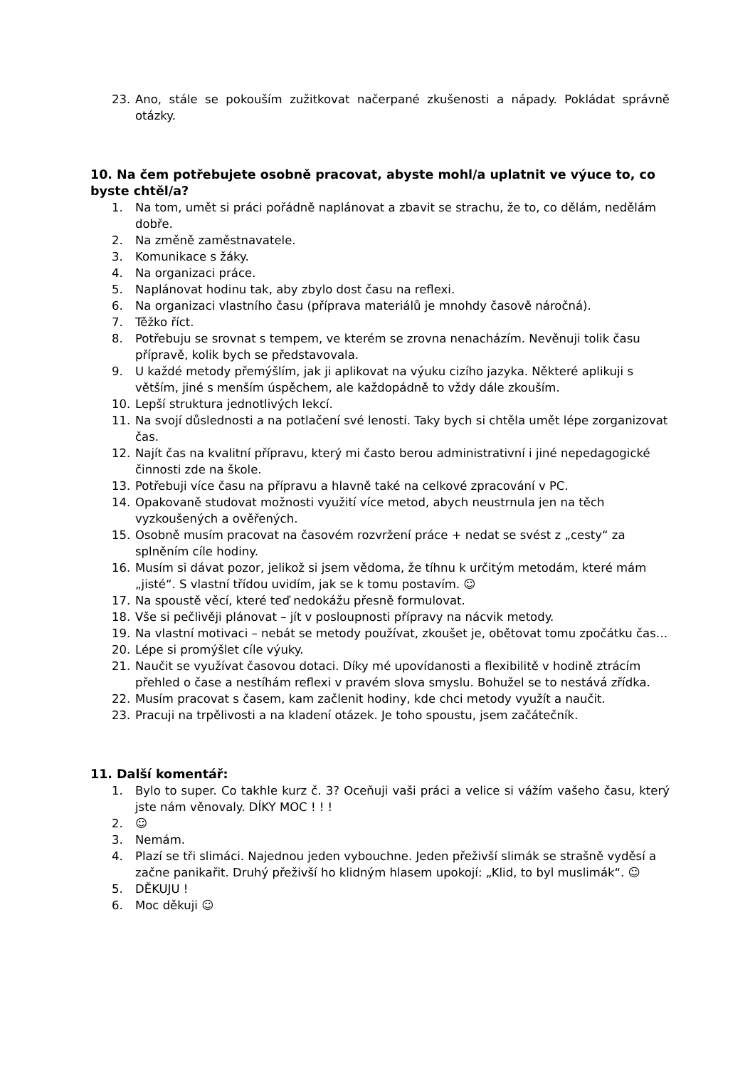23. Ano, stále se pokouším zužitkovat načerpané zkušenosti a nápady. Pokládat správně otázky.
10. Na čem potřebujete osobně pracovat, abyste mohl/a uplatnit ve výuce to, co byste chtěl/a?
1. Na tom, umět si práci pořádně naplánovat a zbavit se strachu, že to, co dělám, nedělám dobře.
2. Na změně zaměstnavatele.
3. Komunikace s žáky.
4. Na organizaci práce.
5. Naplánovat hodinu tak, aby zbylo dost času na reflexi.
6. Na organizaci vlastního času (příprava materiálů je mnohdy časově náročná).
7. Těžko říct.
8. Potřebuju se srovnat s tempem, ve kterém se zrovna nenacházím. Nevěnuji tolik času přípravě, kolik bych se představovala.
9. U každé metody přemýšlím, jak ji aplikovat na výuku cizího jazyka. Některé aplikuji s větším, jiné s menším úspěchem, ale každopádně to vždy dále zkouším.
10. Lepší struktura jednotlivých lekcí.
11. Na svojí důslednosti a na potlačení své lenosti. Taky bych si chtěla umět lépe zorganizovat čas.
12. Najít čas na kvalitní přípravu, který mi často berou administrativní i jiné nepedagogické činnosti zde na škole.
13. Potřebuji více času na přípravu a hlavně také na celkové zpracování v PC.
14. Opakovaně studovat možnosti využití více metod, abych neustrnula jen na těch vyzkoušených a ověřených.
15. Osobně musím pracovat na časovém rozvržení práce + nedat se svést z „cesty“ za splněním cíle hodiny.
16. Musím si dávat pozor, jelikož si jsem vědoma, že tíhnu k určitým metodám, které mám „jisté“. S vlastní třídou uvidím, jak se k tomu postavím. ☺
17. Na spoustě věcí, které teď nedokážu přesně formulovat.
18. Vše si pečlivěji plánovat – jít v posloupnosti přípravy na nácvik metody.
19. Na vlastní motivaci – nebát se metody používat, zkoušet je, obětovat tomu zpočátku čas…
20. Lépe si promýšlet cíle výuky.
21. Naučit se využívat časovou dotaci. Díky mé upovídanosti a flexibilitě v hodině ztrácím přehled o čase a nestíhám reflexi v pravém slova smyslu. Bohužel se to nestává zřídka.
22. Musím pracovat s časem, kam začlenit hodiny, kde chci metody využít a naučit.
23. Pracuji na trpělivosti a na kladení otázek. Je toho spoustu, jsem začátečník.
11. Další komentář:
1. Bylo to super. Co takhle kurz č. 3? Oceňuji vaši práci a velice si vážím vašeho času, který jste nám věnovaly. DÍKY MOC ! ! !
2. ☺
3. Nemám.
4. Plazí se tři slimáci. Najednou jeden vybouchne. Jeden přeživší slimák se strašně vyděsí a začne panikařit. Druhý přeživší ho klidným hlasem upokojí: „Klid, to byl muslimák“. ☺
5. DĚKUJU !
6. Moc děkuji ☺